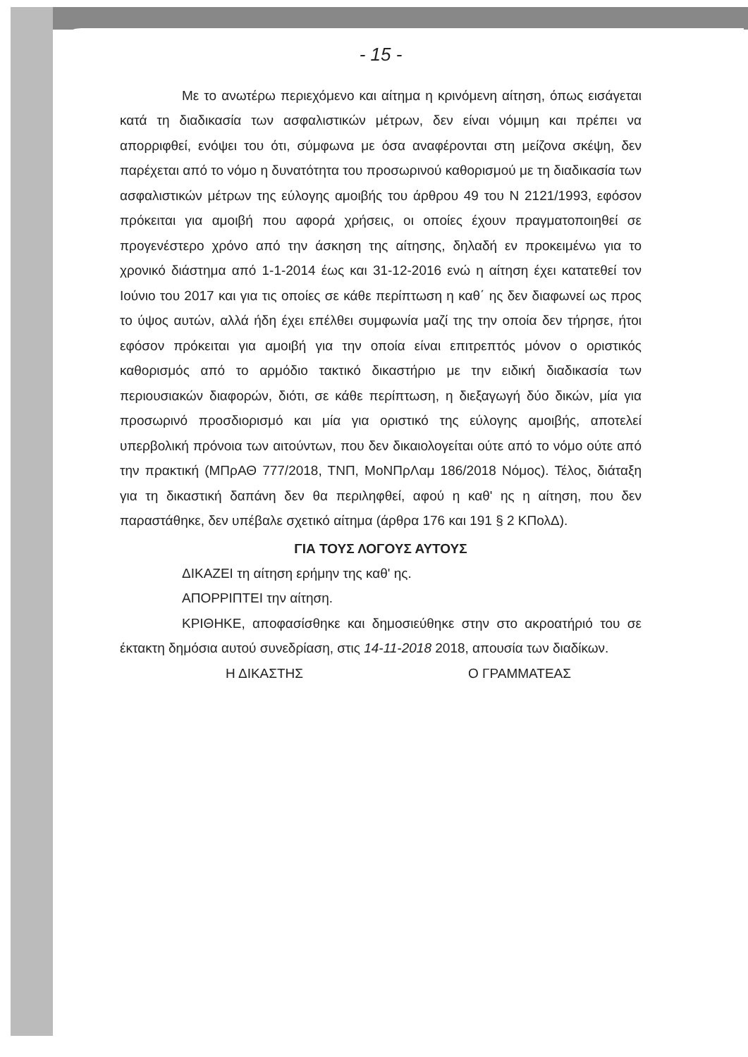- 15 -
Με το ανωτέρω περιεχόμενο και αίτημα η κρινόμενη αίτηση, όπως εισάγεται κατά τη διαδικασία των ασφαλιστικών μέτρων, δεν είναι νόμιμη και πρέπει να απορριφθεί, ενόψει του ότι, σύμφωνα με όσα αναφέρονται στη μείζονα σκέψη, δεν παρέχεται από το νόμο η δυνατότητα του προσωρινού καθορισμού με τη διαδικασία των ασφαλιστικών μέτρων της εύλογης αμοιβής του άρθρου 49 του Ν 2121/1993, εφόσον πρόκειται για αμοιβή που αφορά χρήσεις, οι οποίες έχουν πραγματοποιηθεί σε προγενέστερο χρόνο από την άσκηση της αίτησης, δηλαδή εν προκειμένω για το χρονικό διάστημα από 1-1-2014 έως και 31-12-2016 ενώ η αίτηση έχει κατατεθεί τον Ιούνιο του 2017 και για τις οποίες σε κάθε περίπτωση η καθ΄ ης δεν διαφωνεί ως προς το ύψος αυτών, αλλά ήδη έχει επέλθει συμφωνία μαζί της την οποία δεν τήρησε, ήτοι εφόσον πρόκειται για αμοιβή για την οποία είναι επιτρεπτός μόνον ο οριστικός καθορισμός από το αρμόδιο τακτικό δικαστήριο με την ειδική διαδικασία των περιουσιακών διαφορών, διότι, σε κάθε περίπτωση, η διεξαγωγή δύο δικών, μία για προσωρινό προσδιορισμό και μία για οριστικό της εύλογης αμοιβής, αποτελεί υπερβολική πρόνοια των αιτούντων, που δεν δικαιολογείται ούτε από το νόμο ούτε από την πρακτική (ΜΠρΑΘ 777/2018, ΤΝΠ, ΜοΝΠρΛαμ 186/2018 Νόμος). Τέλος, διάταξη για τη δικαστική δαπάνη δεν θα περιληφθεί, αφού η καθ' ης η αίτηση, που δεν παραστάθηκε, δεν υπέβαλε σχετικό αίτημα (άρθρα 176 και 191 § 2 ΚΠολΔ).
ΓΙΑ ΤΟΥΣ ΛΟΓΟΥΣ ΑΥΤΟΥΣ
ΔΙΚΑΖΕΙ τη αίτηση ερήμην της καθ' ης.
ΑΠΟΡΡΙΠΤΕΙ την αίτηση.
ΚΡΙΘΗΚΕ, αποφασίσθηκε και δημοσιεύθηκε στην στο ακροατήριό του σε έκτακτη δημόσια αυτού συνεδρίαση, στις 14-11-2018 2018, απουσία των διαδίκων.
Η ΔΙΚΑΣΤΗΣ Ο ΓΡΑΜΜΑΤΕΑΣ